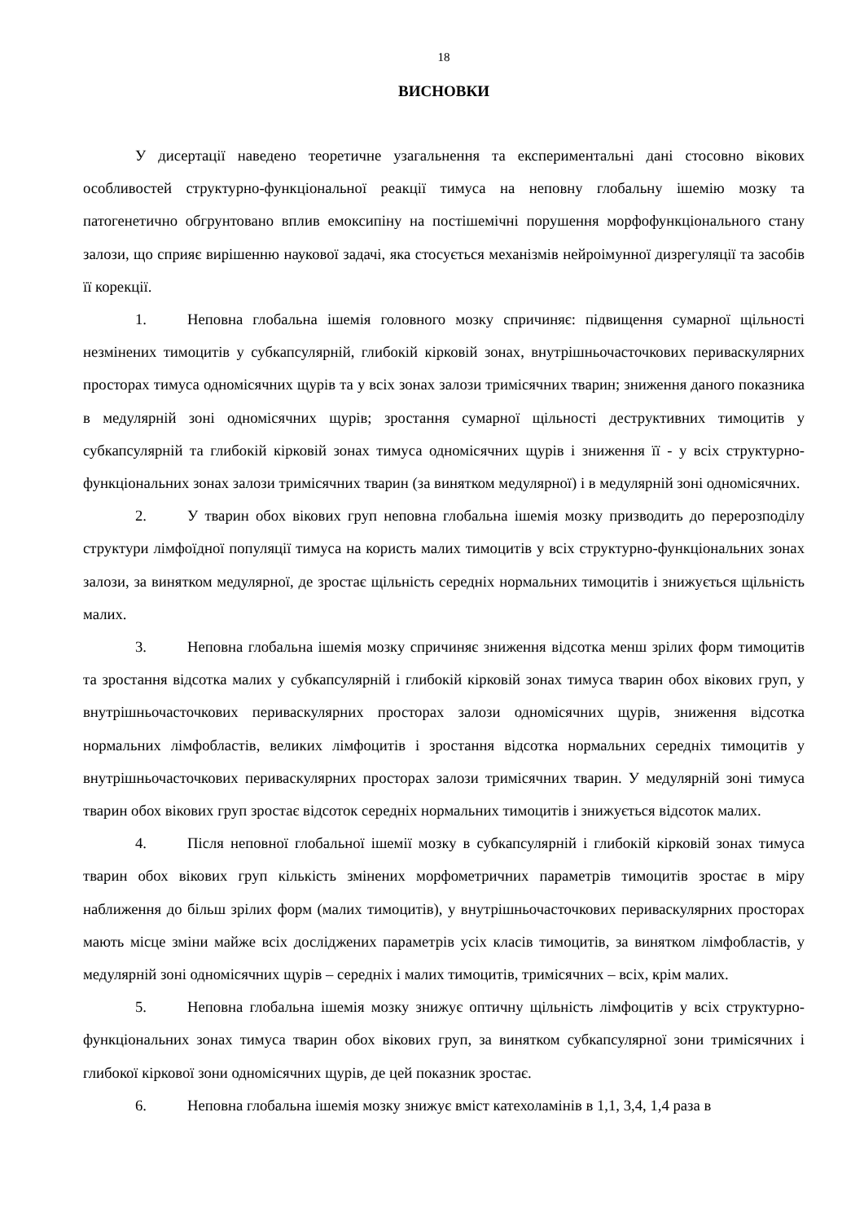18
ВИСНОВКИ
У дисертації наведено теоретичне узагальнення та експериментальні дані стосовно вікових особливостей структурно-функціональної реакції тимуса на неповну глобальну ішемію мозку та патогенетично обгрунтовано вплив емоксипіну на постішемічні порушення морфофункціонального стану залози, що сприяє вирішенню наукової задачі, яка стосується механізмів нейроімунної дизрегуляції та засобів її корекції.
1. Неповна глобальна ішемія головного мозку спричиняє: підвищення сумарної щільності незмінених тимоцитів у субкапсулярній, глибокій кірковій зонах, внутрішньочасточкових периваскулярних просторах тимуса одномісячних щурів та у всіх зонах залози тримісячних тварин; зниження даного показника в медулярній зоні одномісячних щурів; зростання сумарної щільності деструктивних тимоцитів у субкапсулярній та глибокій кірковій зонах тимуса одномісячних щурів і зниження її - у всіх структурно-функціональних зонах залози тримісячних тварин (за винятком медулярної) і в медулярній зоні одномісячних.
2. У тварин обох вікових груп неповна глобальна ішемія мозку призводить до перерозподілу структури лімфоїдної популяції тимуса на користь малих тимоцитів у всіх структурно-функціональних зонах залози, за винятком медулярної, де зростає щільність середніх нормальних тимоцитів і знижується щільність малих.
3. Неповна глобальна ішемія мозку спричиняє зниження відсотка менш зрілих форм тимоцитів та зростання відсотка малих у субкапсулярній і глибокій кірковій зонах тимуса тварин обох вікових груп, у внутрішньочасточкових периваскулярних просторах залози одномісячних щурів, зниження відсотка нормальних лімфобластів, великих лімфоцитів і зростання відсотка нормальних середніх тимоцитів у внутрішньочасточкових периваскулярних просторах залози тримісячних тварин. У медулярній зоні тимуса тварин обох вікових груп зростає відсоток середніх нормальних тимоцитів і знижується відсоток малих.
4. Після неповної глобальної ішемії мозку в субкапсулярній і глибокій кірковій зонах тимуса тварин обох вікових груп кількість змінених морфометричних параметрів тимоцитів зростає в міру наближення до більш зрілих форм (малих тимоцитів), у внутрішньочасточкових периваскулярних просторах мають місце зміни майже всіх досліджених параметрів усіх класів тимоцитів, за винятком лімфобластів, у медулярній зоні одномісячних щурів – середніх і малих тимоцитів, тримісячних – всіх, крім малих.
5. Неповна глобальна ішемія мозку знижує оптичну щільність лімфоцитів у всіх структурно-функціональних зонах тимуса тварин обох вікових груп, за винятком субкапсулярної зони тримісячних і глибокої кіркової зони одномісячних щурів, де цей показник зростає.
6. Неповна глобальна ішемія мозку знижує вміст катехоламінів в 1,1, 3,4, 1,4 раза в